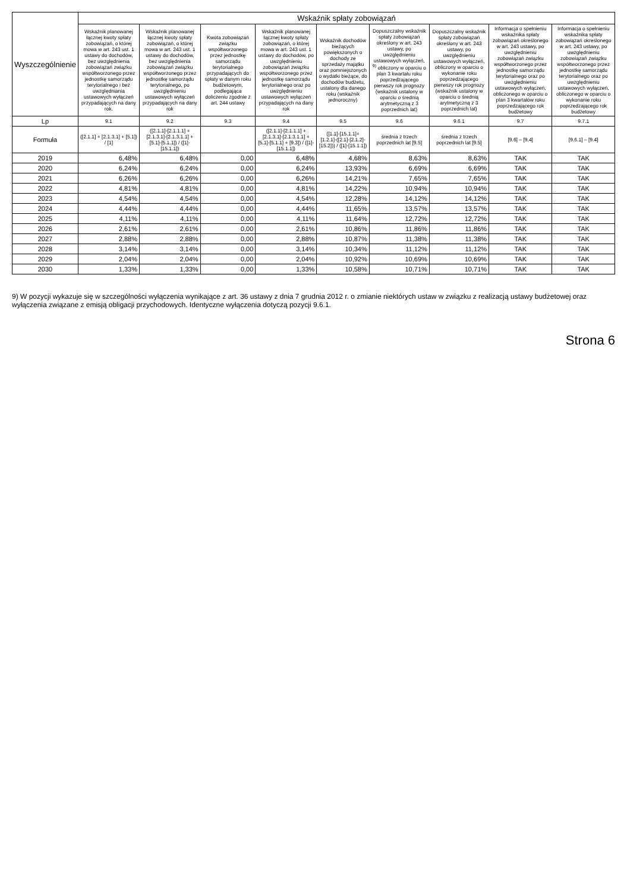| Wyszczególnienie | Wskaźnik spłaty zobowiązań | | | | | | | | |
| --- | --- | --- | --- | --- | --- | --- | --- | --- | --- |
| | Wskaźnik planowanej łącznej kwoty spłaty zobowiązań, o której mowa w art. 243 ust. 1 ustawy do dochodów, bez uwzględnienia zobowiązań związku współtworzonego przez jednostkę samorządu terytorialnego i bez uwzględniania ustawowych wyłączeń przypadających na dany rok. | Wskaźnik planowanej łącznej kwoty spłaty zobowiązań, o której mowa w art. 243 ust. 1 ustawy do dochodów, bez uwzględnienia zobowiązań związku współtworzonego przez jednostkę samorządu terytorialnego, po uwzględnieniu ustawowych wyłączeń przypadających na dany rok | Kwota zobowiązań związku współtworzonego przez jednostkę samorządu terytorialnego przypadających do spłaty w danym roku budżetowym, podlegająca doliczeniu zgodnie z art. 244 ustawy | Wskaźnik planowanej łącznej kwoty spłaty zobowiązań, o której mowa w art. 243 ust. 1 ustawy do dochodów, po uwzględnieniu zobowiązań związku współtworzonego przez jednostkę samorządu terytorialnego oraz po uwzględnieniu ustawowych wyłączeń przypadających na dany rok | Wskaźnik dochodów bieżących powiększonych o dochody ze sprzedaży majątku oraz pomniejszonych o wydatki bieżące, do dochodów budżetu, ustalony dla danego roku (wskaźnik jednoroczny) | Dopuszczalny wskaźnik spłaty zobowiązań określony w art. 243 ustawy, po uwzględnieniu ustawowych wyłączeń, <sup>9)</sup> obliczony w oparciu o plan 3 kwartału roku poprzedzającego pierwszy rok prognozy (wskaźnik ustalony w oparciu o średnią arytmetyczną z 3 poprzednich lat) | Dopuszczalny wskaźnik spłaty zobowiązań określony w art. 243 ustawy, po uwzględnieniu ustawowych wyłączeń, obliczony w oparciu o wykonanie roku poprzedzającego pierwszy rok prognozy (wskaźnik ustalony w oparciu o średnią arytmetyczną z 3 poprzednich lat) | Informacja o spełnieniu wskaźnika spłaty zobowiązań określonego w art. 243 ustawy, po uwzględnieniu zobowiązań związku współtworzonego przez jednostkę samorządu terytorialnego oraz po uwzględnieniu ustawowych wyłączeń, obliczonego w oparciu o plan 3 kwartałów roku poprzedzającego rok budżetowy | Informacja o spełnieniu wskaźnika spłaty zobowiązań określonego w art. 243 ustawy, po uwzględnieniu zobowiązań związku współtworzonego przez jednostkę samorządu terytorialnego oraz po uwzględnieniu ustawowych wyłączeń, obliczonego w oparciu o wykonanie roku poprzedzającego rok budżetowy |
| Lp | 9.1 | 9.2 | 9.3 | 9.4 | 9.5 | 9.6 | 9.6.1 | 9.7 | 9.7.1 |
| Formuła | ([2.1.1] + [2.1.3.1] + [5.1]) / [1] | ([2.1.1]-[2.1.1.1] + [2.1.3.1]-[2.1.3.1.1] + [5.1]-[5.1.1]) / ([1]-[15.1.1]) | | ([2.1.1]-[2.1.1.1] + [2.1.3.1]-[2.1.3.1.1] + [5.1]-[5.1.1] + [9.3]) / ([1]-[15.1.1]) | ([1.1]-[15.1.1]+[1.2.1]-([2.1]-[2.1.2]-[15.2])) / ([1]-[15.1.1]) | średnia z trzech poprzednich lat [9.5] | średnia z trzech poprzednich lat [9.5] | [9.6] – [9.4] | [9.6.1] – [9.4] |
| 2019 | 6,48% | 6,48% | 0,00 | 6,48% | 4,68% | 8,63% | 8,63% | TAK | TAK |
| 2020 | 6,24% | 6,24% | 0,00 | 6,24% | 13,93% | 6,69% | 6,69% | TAK | TAK |
| 2021 | 6,26% | 6,26% | 0,00 | 6,26% | 14,21% | 7,65% | 7,65% | TAK | TAK |
| 2022 | 4,81% | 4,81% | 0,00 | 4,81% | 14,22% | 10,94% | 10,94% | TAK | TAK |
| 2023 | 4,54% | 4,54% | 0,00 | 4,54% | 12,28% | 14,12% | 14,12% | TAK | TAK |
| 2024 | 4,44% | 4,44% | 0,00 | 4,44% | 11,65% | 13,57% | 13,57% | TAK | TAK |
| 2025 | 4,11% | 4,11% | 0,00 | 4,11% | 11,64% | 12,72% | 12,72% | TAK | TAK |
| 2026 | 2,61% | 2,61% | 0,00 | 2,61% | 10,86% | 11,86% | 11,86% | TAK | TAK |
| 2027 | 2,88% | 2,88% | 0,00 | 2,88% | 10,87% | 11,38% | 11,38% | TAK | TAK |
| 2028 | 3,14% | 3,14% | 0,00 | 3,14% | 10,34% | 11,12% | 11,12% | TAK | TAK |
| 2029 | 2,04% | 2,04% | 0,00 | 2,04% | 10,92% | 10,69% | 10,69% | TAK | TAK |
| 2030 | 1,33% | 1,33% | 0,00 | 1,33% | 10,58% | 10,71% | 10,71% | TAK | TAK |
9) W pozycji wykazuje się w szczególności wyłączenia wynikające z art. 36 ustawy z dnia 7 grudnia 2012 r. o zmianie niektórych ustaw w związku z realizacją ustawy budżetowej oraz wyłączenia związane z emisją obligacji przychodowych. Identyczne wyłączenia dotyczą pozycji 9.6.1.
Strona 6